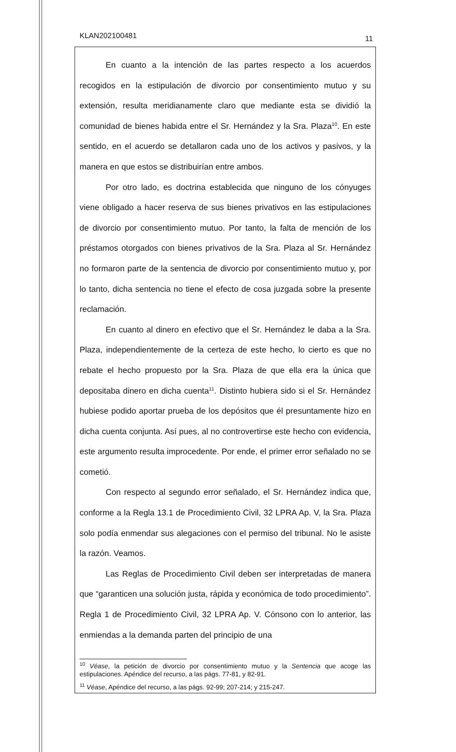KLAN202100481 11
En cuanto a la intención de las partes respecto a los acuerdos recogidos en la estipulación de divorcio por consentimiento mutuo y su extensión, resulta meridianamente claro que mediante esta se dividió la comunidad de bienes habida entre el Sr. Hernández y la Sra. Plaza<sup>10</sup>. En este sentido, en el acuerdo se detallaron cada uno de los activos y pasivos, y la manera en que estos se distribuirían entre ambos.
Por otro lado, es doctrina establecida que ninguno de los cónyuges viene obligado a hacer reserva de sus bienes privativos en las estipulaciones de divorcio por consentimiento mutuo. Por tanto, la falta de mención de los préstamos otorgados con bienes privativos de la Sra. Plaza al Sr. Hernández no formaron parte de la sentencia de divorcio por consentimiento mutuo y, por lo tanto, dicha sentencia no tiene el efecto de cosa juzgada sobre la presente reclamación.
En cuanto al dinero en efectivo que el Sr. Hernández le daba a la Sra. Plaza, independientemente de la certeza de este hecho, lo cierto es que no rebate el hecho propuesto por la Sra. Plaza de que ella era la única que depositaba dinero en dicha cuenta<sup>11</sup>. Distinto hubiera sido si el Sr. Hernández hubiese podido aportar prueba de los depósitos que él presuntamente hizo en dicha cuenta conjunta. Así pues, al no controvertirse este hecho con evidencia, este argumento resulta improcedente. Por ende, el primer error señalado no se cometió.
Con respecto al segundo error señalado, el Sr. Hernández indica que, conforme a la Regla 13.1 de Procedimiento Civil, 32 LPRA Ap. V, la Sra. Plaza solo podía enmendar sus alegaciones con el permiso del tribunal. No le asiste la razón. Veamos.
Las Reglas de Procedimiento Civil deben ser interpretadas de manera que “garanticen una solución justa, rápida y económica de todo procedimiento”. Regla 1 de Procedimiento Civil, 32 LPRA Ap. V. Cónsono con lo anterior, las enmiendas a la demanda parten del principio de una
<sup>10</sup> Véase, la petición de divorcio por consentimiento mutuo y la Sentencia que acoge las estipulaciones. Apéndice del recurso, a las págs. 77-81, y 82-91.
<sup>11</sup> Véase, Apéndice del recurso, a las págs. 92-99; 207-214; y 215-247.